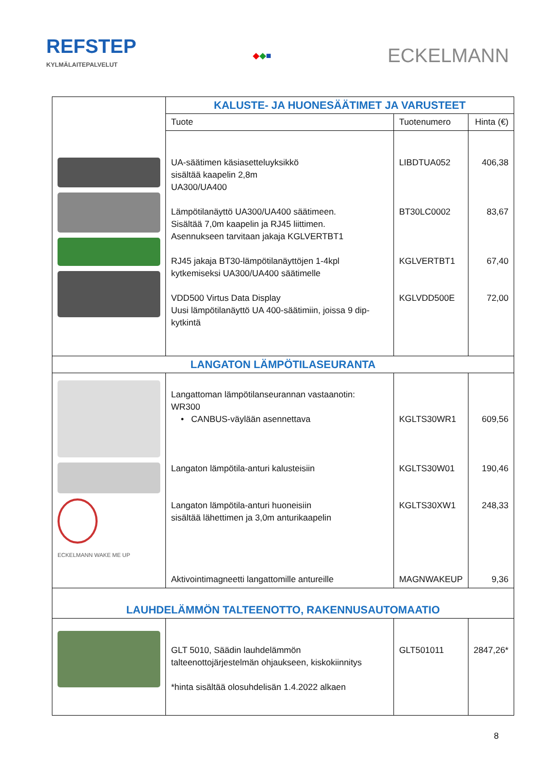REFSTEP
KYLMÄLAITEPALVELUT
◆◆■
ECKELMANN
| | KALUSTE- JA HUONESÄÄTIMET JA VARUSTEET | | |
| | Tuote | Tuotenumero | Hinta (€) |
| | UA-säätimen käsiasetteluyksikkö sisältää kaapelin 2,8m UA300/UA400 Lämpötilanäyttö UA300/UA400 säätimeen. Sisältää 7,0m kaapelin ja RJ45 liittimen. Asennukseen tarvitaan jakaja KGLVERTBT1 RJ45 jakaja BT30-lämpötilanäyttöjen 1-4kpl kytkemiseksi UA300/UA400 säätimelle VDD500 Virtus Data Display Uusi lämpötilanäyttö UA 400-säätimiin, joissa 9 dip-kytkintä | LIBDTUA052 BT30LC0002 KGLVERTBT1 KGLVDD500E | 406,38 83,67 67,40 72,00 |
| LANGATON LÄMPÖTILASEURANTA | | | |
| ECKELMANN WAKE ME UP | Langattoman lämpötilanseurannan vastaanotin: WR300 • CANBUS-väylään asennettava Langaton lämpötila-anturi kalusteisiin Langaton lämpötila-anturi huoneisiin sisältää lähettimen ja 3,0m anturikaapelin Aktivointimagneetti langattomille antureille | KGLTS30WR1 KGLTS30W01 KGLTS30XW1 MAGNWAKEUP | 609,56 190,46 248,33 9,36 |
| LAUHDELÄMMÖN TALTEENOTTO, RAKENNUSAUTOMAATIO | | | |
| | GLT 5010, Säädin lauhdelämmön talteenottojärjestelmän ohjaukseen, kiskokiinnitys *hinta sisältää olosuhdelisän 1.4.2022 alkaen | GLT501011 | 2847,26* |
8